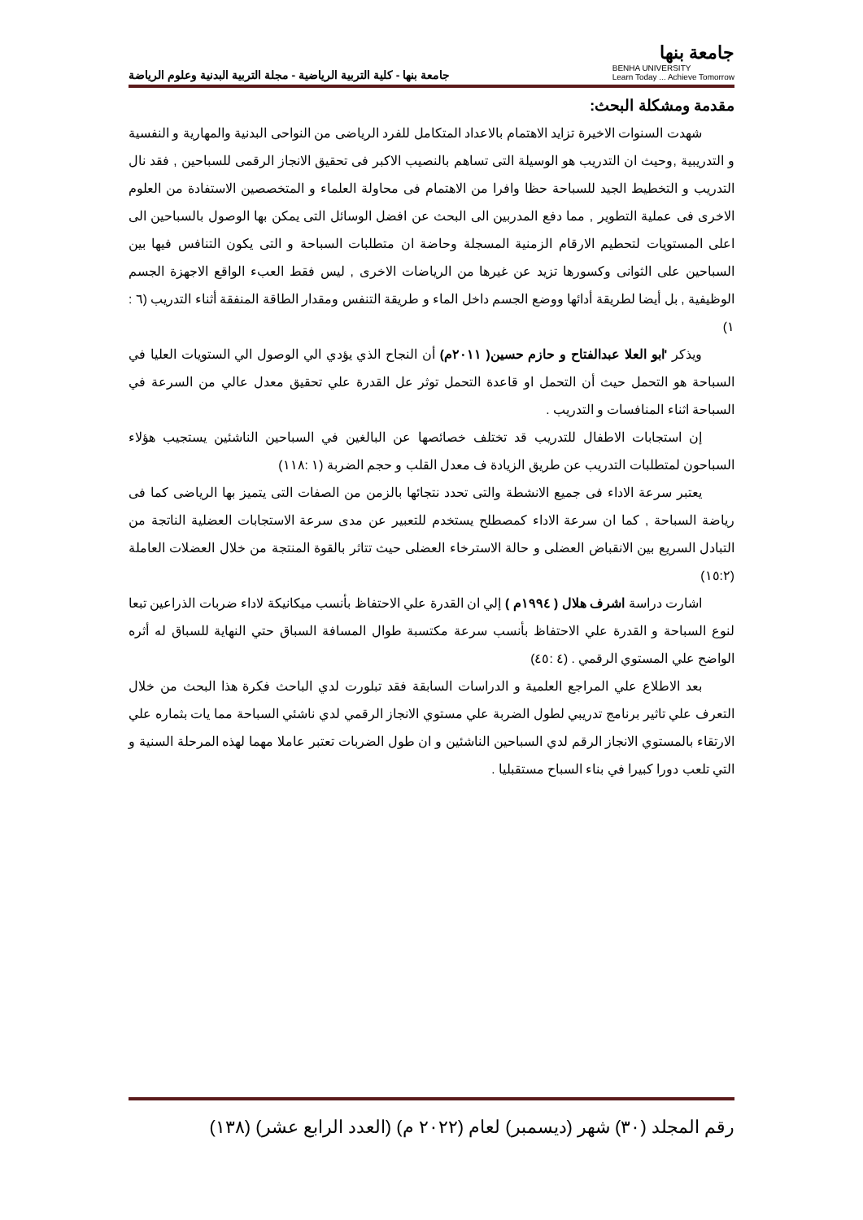جامعة بنها
BENHA UNIVERSITY
Learn Today ... Achieve Tomorrow
جامعة بنها - كلية التربية الرياضية - مجلة التربية البدنية وعلوم الرياضة
مقدمة ومشكلة البحث:
شهدت السنوات الاخيرة تزايد الاهتمام بالاعداد المتكامل للفرد الرياضى من النواحى البدنية والمهارية و النفسية و التدريبية ,وحيث ان التدريب هو الوسيلة التى تساهم بالنصيب الاكبر فى تحقيق الانجاز الرقمى للسباحين , فقد نال التدريب و التخطيط الجيد للسباحة حظا وافرا من الاهتمام فى محاولة العلماء و المتخصصين الاستفادة من العلوم الاخرى فى عملية التطوير , مما دفع المدربين الى البحث عن افضل الوسائل التى يمكن بها الوصول بالسباحين الى اعلى المستويات لتحطيم الارقام الزمنية المسجلة وحاضة ان متطلبات السباحة و التى يكون التنافس فيها بين السباحين على الثوانى وكسورها تزيد عن غيرها من الرياضات الاخرى , ليس فقط العبء الواقع الاجهزة الجسم الوظيفية , بل أيضا لطريقة أدائها ووضع الجسم داخل الماء و طريقة التنفس ومقدار الطاقة المنفقة أثناء التدريب (٦ : ١)
ويذكر 'ابو العلا عبدالفتاح و حازم حسين( ٢٠١١م) أن النجاح الذي يؤدي الي الوصول الي الستويات العليا في السباحة هو التحمل حيث أن التحمل او قاعدة التحمل توثر عل القدرة علي تحقيق معدل عالي من السرعة في السباحة اثناء المنافسات و التدريب .
إن استجابات الاطفال للتدريب قد تختلف خصائصها عن البالغين في السباحين الناشئين يستجيب هؤلاء السباحون لمتطلبات التدريب عن طريق الزيادة ف معدل القلب و حجم الضربة (١ :١١٨)
يعتبر سرعة الاداء فى جميع الانشطة والتى تحدد نتجائها بالزمن من الصفات التى يتميز بها الرياضى كما فى رياضة السباحة , كما ان سرعة الاداء كمصطلح يستخدم للتعبير عن مدى سرعة الاستجابات العضلية الناتجة من التبادل السريع بين الانقباض العضلى و حالة الاسترخاء العضلى حيث تتاثر بالقوة المنتجة من خلال العضلات العاملة (١٥:٢)
اشارت دراسة اشرف هلال ( ١٩٩٤م ) إلي ان القدرة علي الاحتفاظ بأنسب ميكانيكة لاداء ضربات الذراعين تبعا لنوع السباحة و القدرة علي الاحتفاظ بأنسب سرعة مكتسبة طوال المسافة السباق حتي النهاية للسباق له أثره الواضح علي المستوي الرقمي . (٤ :٤٥)
بعد الاطلاع علي المراجع العلمية و الدراسات السابقة فقد تبلورت لدي الباحث فكرة هذا البحث من خلال التعرف علي تاثير برنامج تدريبي لطول الضربة علي مستوي الانجاز الرقمي لدي ناشئي السباحة مما يات بثماره علي الارتقاء بالمستوي الانجاز الرقم لدي السباحين الناشئين و ان طول الضربات تعتبر عاملا مهما لهذه المرحلة السنية و التي تلعب دورا كبيرا في بناء السباح مستقبليا .
رقم المجلد (٣٠) شهر (ديسمبر) لعام (٢٠٢٢ م) (العدد الرابع عشر) (١٣٨)